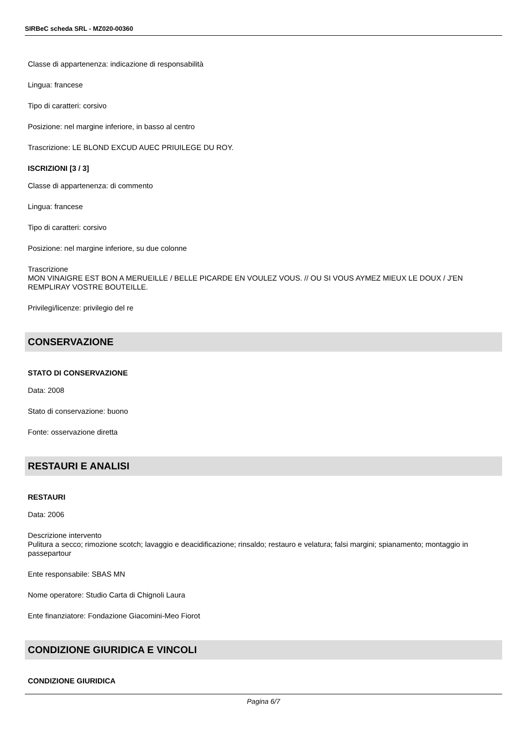SIRBeC scheda SRL - MZ020-00360
Classe di appartenenza: indicazione di responsabilità
Lingua: francese
Tipo di caratteri: corsivo
Posizione: nel margine inferiore, in basso al centro
Trascrizione: LE BLOND EXCUD AUEC PRIUILEGE DU ROY.
ISCRIZIONI [3 / 3]
Classe di appartenenza: di commento
Lingua: francese
Tipo di caratteri: corsivo
Posizione: nel margine inferiore, su due colonne
Trascrizione
MON VINAIGRE EST BON A MERUEILLE / BELLE PICARDE EN VOULEZ VOUS. // OU SI VOUS AYMEZ MIEUX LE DOUX / J'EN REMPLIRAY VOSTRE BOUTEILLE.
Privilegi/licenze: privilegio del re
CONSERVAZIONE
STATO DI CONSERVAZIONE
Data: 2008
Stato di conservazione: buono
Fonte: osservazione diretta
RESTAURI E ANALISI
RESTAURI
Data: 2006
Descrizione intervento
Pulitura a secco; rimozione scotch; lavaggio e deacidificazione; rinsaldo; restauro e velatura; falsi margini; spianamento; montaggio in passepartour
Ente responsabile: SBAS MN
Nome operatore: Studio Carta di Chignoli Laura
Ente finanziatore: Fondazione Giacomini-Meo Fiorot
CONDIZIONE GIURIDICA E VINCOLI
CONDIZIONE GIURIDICA
Pagina 6/7